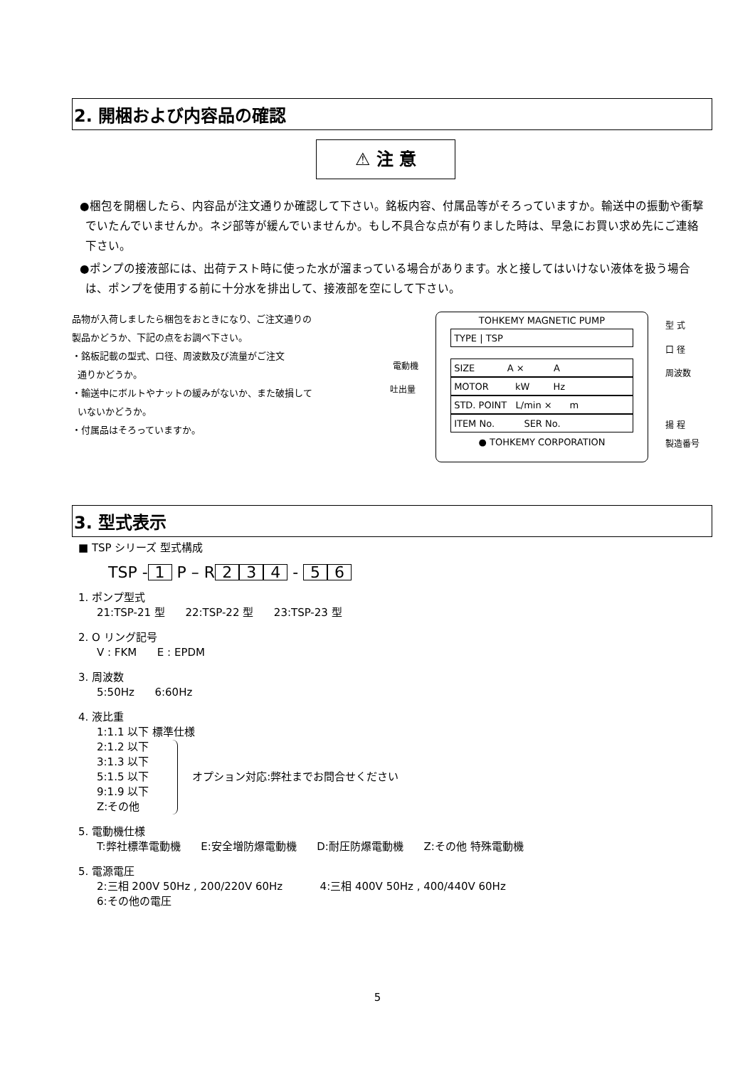2. 開梱および内容品の確認
⚠ 注 意
●梱包を開梱したら、内容品が注文通りか確認して下さい。銘板内容、付属品等がそろっていますか。輸送中の振動や衝撃でいたんでいませんか。ネジ部等が緩んでいませんか。もし不具合な点が有りました時は、早急にお買い求め先にご連絡下さい。
●ポンプの接液部には、出荷テスト時に使った水が溜まっている場合があります。水と接してはいけない液体を扱う場合は、ポンプを使用する前に十分水を排出して、接液部を空にして下さい。
品物が入荷しましたら梱包をおときになり、ご注文通りの
製品かどうか、下記の点をお調べ下さい。
・銘板記載の型式、口径、周波数及び流量がご注文
通りかどうか。
・輸送中にボルトやナットの緩みがないか、また破損して
いないかどうか。
・付属品はそろっていますか。
電動機
吐出量
TOHKEMY MAGNETIC PUMP
TYPE | TSP
SIZE A × A
MOTOR kW Hz
STD. POINT L/min × m
ITEM No. SER No.
● TOHKEMY CORPORATION
型 式
口 径
周波数
揚 程
製造番号
3. 型式表示
■ TSP シリーズ 型式構成
TSP - 1 P – R 2 3 4 - 5 6
1. ポンプ型式
21:TSP-21 型 22:TSP-22 型 23:TSP-23 型
2. O リング記号
V : FKM E : EPDM
3. 周波数
5:50Hz 6:60Hz
4. 液比重
1:1.1 以下 標準仕様
2:1.2 以下
3:1.3 以下
5:1.5 以下
9:1.9 以下
Z:その他
オプション対応:弊社までお問合せください
5. 電動機仕様
T:弊社標準電動機 E:安全増防爆電動機 D:耐圧防爆電動機 Z:その他 特殊電動機
5. 電源電圧
2:三相 200V 50Hz , 200/220V 60Hz 4:三相 400V 50Hz , 400/440V 60Hz
6:その他の電圧
5